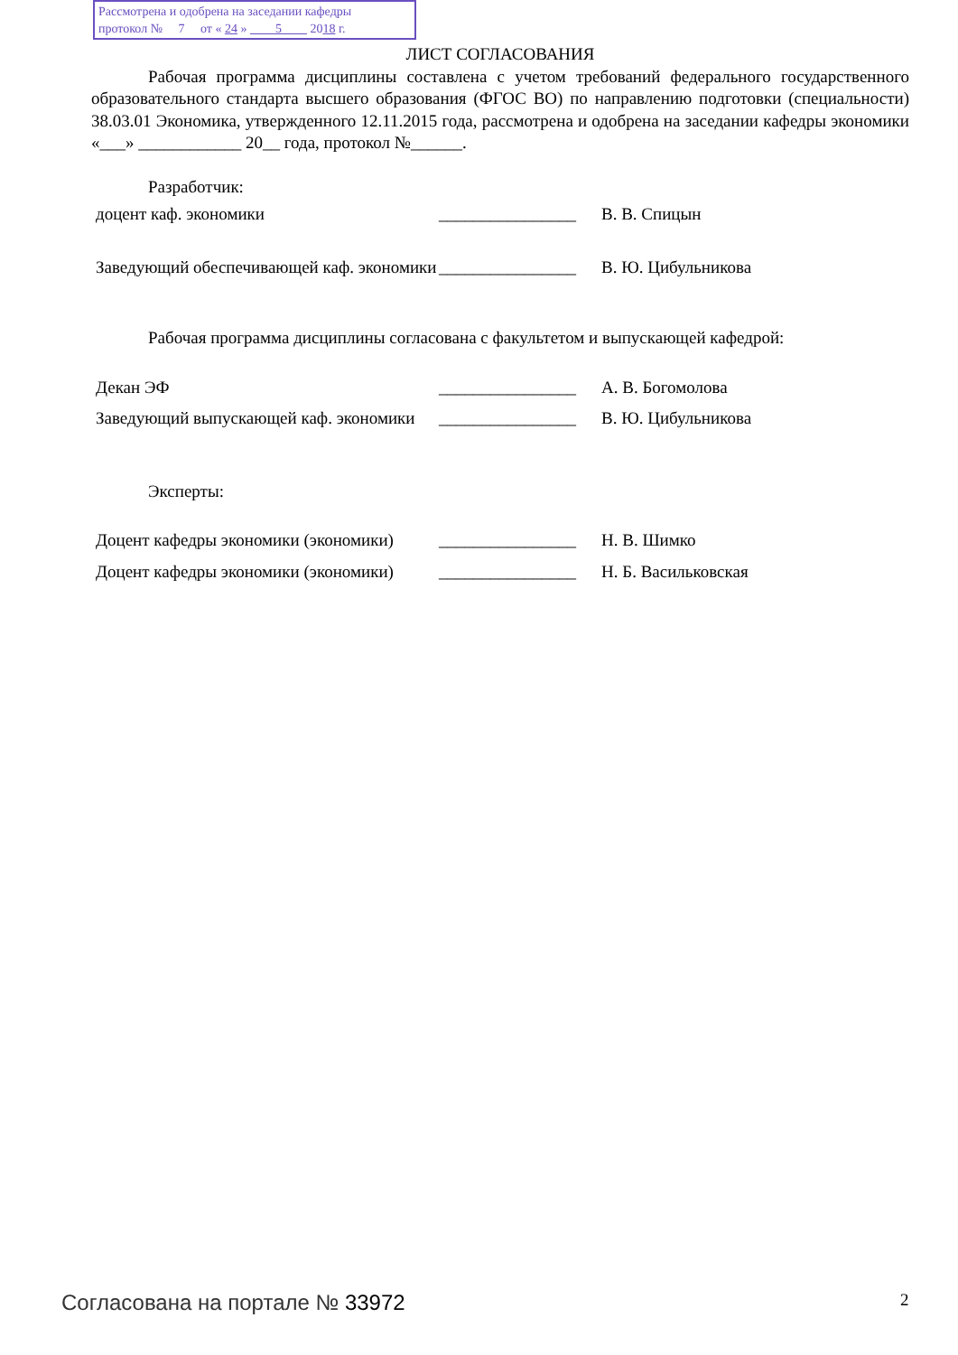Рассмотрена и одобрена на заседании кафедры
протокол № 7 от « 24 » 5 2018 г.
ЛИСТ СОГЛАСОВАНИЯ
Рабочая программа дисциплины составлена с учетом требований федерального государственного образовательного стандарта высшего образования (ФГОС ВО) по направлению подготовки (специальности) 38.03.01 Экономика, утвержденного 12.11.2015 года, рассмотрена и одобрена на заседании кафедры экономики «___» ____________ 20__ года, протокол №______.
Разработчик:
доцент каф. экономики ________________
В. В. Спицын
Заведующий обеспечивающей каф. экономики
________________
В. Ю. Цибульникова
Рабочая программа дисциплины согласована с факультетом и выпускающей кафедрой:
Декан ЭФ ________________
А. В. Богомолова
Заведующий выпускающей каф. экономики
________________
В. Ю. Цибульникова
Эксперты:
Доцент кафедры экономики (экономики)
________________
Н. В. Шимко
Доцент кафедры экономики (экономики)
________________
Н. Б. Васильковская
Согласована на портале № 33972 2